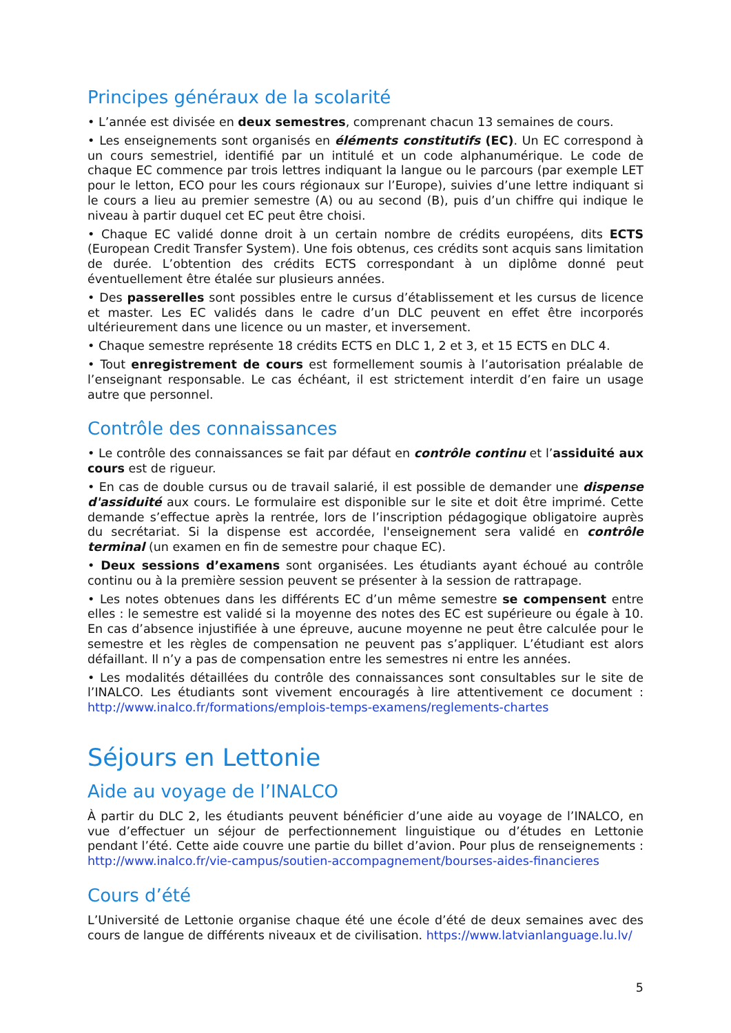Principes généraux de la scolarité
• L’année est divisée en deux semestres, comprenant chacun 13 semaines de cours.
• Les enseignements sont organisés en éléments constitutifs (EC). Un EC correspond à un cours semestriel, identifié par un intitulé et un code alphanumérique. Le code de chaque EC commence par trois lettres indiquant la langue ou le parcours (par exemple LET pour le letton, ECO pour les cours régionaux sur l’Europe), suivies d’une lettre indiquant si le cours a lieu au premier semestre (A) ou au second (B), puis d’un chiffre qui indique le niveau à partir duquel cet EC peut être choisi.
• Chaque EC validé donne droit à un certain nombre de crédits européens, dits ECTS (European Credit Transfer System). Une fois obtenus, ces crédits sont acquis sans limitation de durée. L’obtention des crédits ECTS correspondant à un diplôme donné peut éventuellement être étalée sur plusieurs années.
• Des passerelles sont possibles entre le cursus d’établissement et les cursus de licence et master. Les EC validés dans le cadre d’un DLC peuvent en effet être incorporés ultérieurement dans une licence ou un master, et inversement.
• Chaque semestre représente 18 crédits ECTS en DLC 1, 2 et 3, et 15 ECTS en DLC 4.
• Tout enregistrement de cours est formellement soumis à l’autorisation préalable de l’enseignant responsable. Le cas échéant, il est strictement interdit d’en faire un usage autre que personnel.
Contrôle des connaissances
• Le contrôle des connaissances se fait par défaut en contrôle continu et l’assiduité aux cours est de rigueur.
• En cas de double cursus ou de travail salarié, il est possible de demander une dispense d'assiduité aux cours. Le formulaire est disponible sur le site et doit être imprimé. Cette demande s’effectue après la rentrée, lors de l’inscription pédagogique obligatoire auprès du secrétariat. Si la dispense est accordée, l'enseignement sera validé en contrôle terminal (un examen en fin de semestre pour chaque EC).
• Deux sessions d’examens sont organisées. Les étudiants ayant échoué au contrôle continu ou à la première session peuvent se présenter à la session de rattrapage.
• Les notes obtenues dans les différents EC d’un même semestre se compensent entre elles : le semestre est validé si la moyenne des notes des EC est supérieure ou égale à 10. En cas d’absence injustifiée à une épreuve, aucune moyenne ne peut être calculée pour le semestre et les règles de compensation ne peuvent pas s’appliquer. L’étudiant est alors défaillant. Il n’y a pas de compensation entre les semestres ni entre les années.
• Les modalités détaillées du contrôle des connaissances sont consultables sur le site de l’INALCO. Les étudiants sont vivement encouragés à lire attentivement ce document : http://www.inalco.fr/formations/emplois-temps-examens/reglements-chartes
Séjours en Lettonie
Aide au voyage de l’INALCO
À partir du DLC 2, les étudiants peuvent bénéficier d’une aide au voyage de l’INALCO, en vue d’effectuer un séjour de perfectionnement linguistique ou d’études en Lettonie pendant l’été. Cette aide couvre une partie du billet d’avion. Pour plus de renseignements : http://www.inalco.fr/vie-campus/soutien-accompagnement/bourses-aides-financieres
Cours d’été
L’Université de Lettonie organise chaque été une école d’été de deux semaines avec des cours de langue de différents niveaux et de civilisation. https://www.latvianlanguage.lu.lv/
5